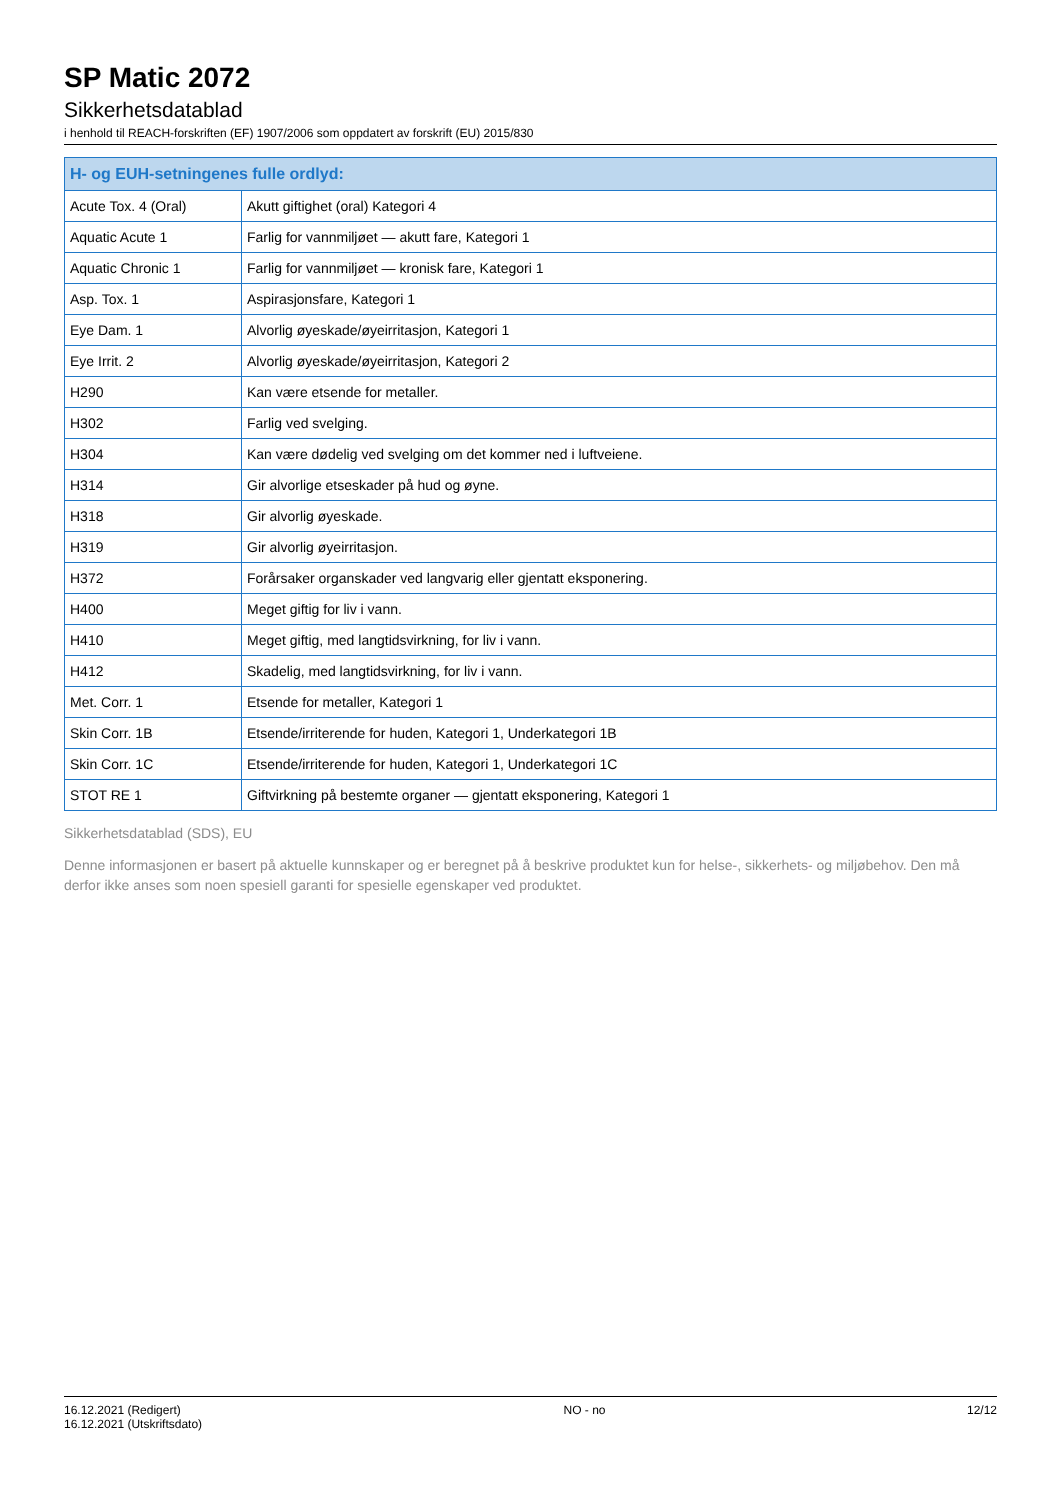SP Matic 2072
Sikkerhetsdatablad
i henhold til REACH-forskriften (EF) 1907/2006 som oppdatert av forskrift (EU) 2015/830
| H- og EUH-setningenes fulle ordlyd: | |
| --- | --- |
| Acute Tox. 4 (Oral) | Akutt giftighet (oral) Kategori 4 |
| Aquatic Acute 1 | Farlig for vannmiljøet — akutt fare, Kategori 1 |
| Aquatic Chronic 1 | Farlig for vannmiljøet — kronisk fare, Kategori 1 |
| Asp. Tox. 1 | Aspirasjonsfare, Kategori 1 |
| Eye Dam. 1 | Alvorlig øyeskade/øyeirritasjon, Kategori 1 |
| Eye Irrit. 2 | Alvorlig øyeskade/øyeirritasjon, Kategori 2 |
| H290 | Kan være etsende for metaller. |
| H302 | Farlig ved svelging. |
| H304 | Kan være dødelig ved svelging om det kommer ned i luftveiene. |
| H314 | Gir alvorlige etseskader på hud og øyne. |
| H318 | Gir alvorlig øyeskade. |
| H319 | Gir alvorlig øyeirritasjon. |
| H372 | Forårsaker organskader ved langvarig eller gjentatt eksponering. |
| H400 | Meget giftig for liv i vann. |
| H410 | Meget giftig, med langtidsvirkning, for liv i vann. |
| H412 | Skadelig, med langtidsvirkning, for liv i vann. |
| Met. Corr. 1 | Etsende for metaller, Kategori 1 |
| Skin Corr. 1B | Etsende/irriterende for huden, Kategori 1, Underkategori 1B |
| Skin Corr. 1C | Etsende/irriterende for huden, Kategori 1, Underkategori 1C |
| STOT RE 1 | Giftvirkning på bestemte organer — gjentatt eksponering, Kategori 1 |
Sikkerhetsdatablad (SDS), EU
Denne informasjonen er basert på aktuelle kunnskaper og er beregnet på å beskrive produktet kun for helse-, sikkerhets- og miljøbehov. Den må derfor ikke anses som noen spesiell garanti for spesielle egenskaper ved produktet.
16.12.2021 (Redigert)
16.12.2021 (Utskriftsdato)
NO - no 12/12